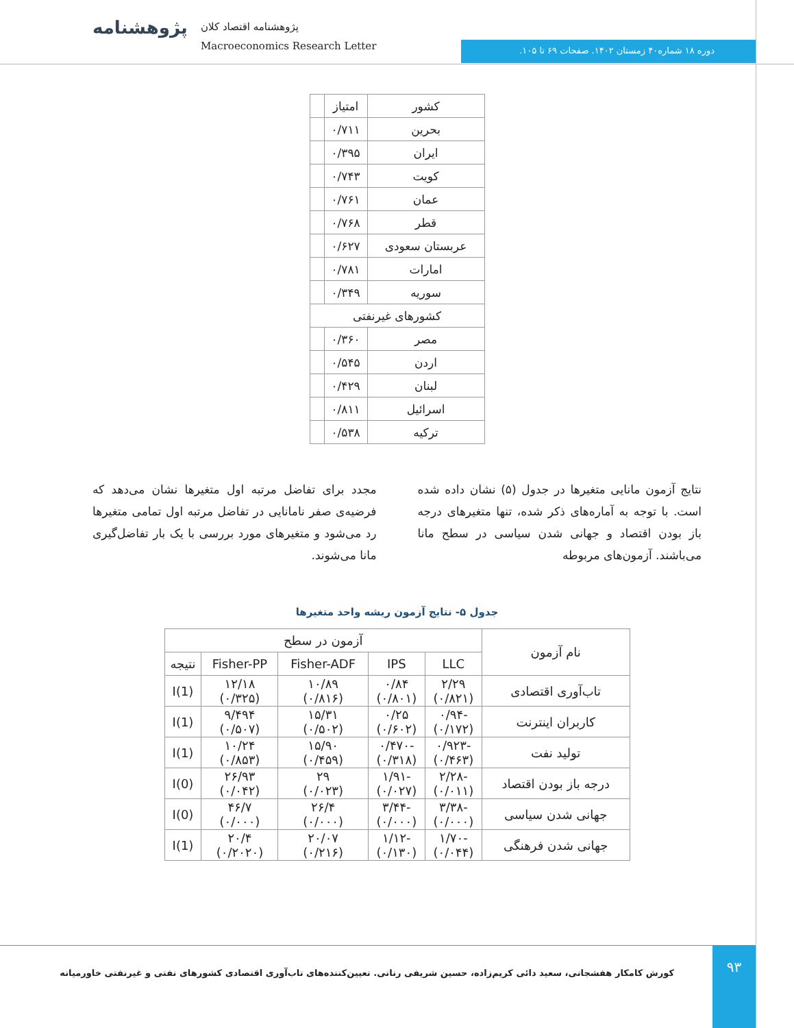پژوهشنامه
پژوهشنامه اقتصاد کلان
Macroeconomics Research Letter
دوره ۱۸ شماره۴۰ زمستان ۱۴۰۲. صفحات ۶۹ تا ۱۰۵.
| کشور | امتیاز | |
| بحرین | ۰/۷۱۱ | |
| ایران | ۰/۳۹۵ | |
| کویت | ۰/۷۴۳ | |
| عمان | ۰/۷۶۱ | |
| قطر | ۰/۷۶۸ | |
| عربستان سعودی | ۰/۶۲۷ | |
| امارات | ۰/۷۸۱ | |
| سوریه | ۰/۳۴۹ | |
| کشورهای غیرنفتی | | |
| مصر | ۰/۳۶۰ | |
| اردن | ۰/۵۴۵ | |
| لبنان | ۰/۴۲۹ | |
| اسرائیل | ۰/۸۱۱ | |
| ترکیه | ۰/۵۳۸ | |
نتایج آزمون مانایی متغیرها در جدول (۵) نشان داده شده است. با توجه به آماره‌های ذکر شده، تنها متغیرهای درجه باز بودن اقتصاد و جهانی شدن سیاسی در سطح مانا می‌باشند. آزمون‌های مربوطه
مجدد برای تفاضل مرتبه اول متغیرها نشان می‌دهد که فرضیه‌ی صفر نامانایی در تفاضل مرتبه اول تمامی متغیرها رد می‌شود و متغیرهای مورد بررسی با یک بار تفاضل‌گیری مانا می‌شوند.
جدول ۵- نتایج آزمون ریشه واحد متغیرها
| نام آزمون | آزمون در سطح | | | | |
| --- | --- | --- | --- | --- | --- |
| | LLC | IPS | Fisher-ADF | Fisher-PP | نتیجه |
| تاب‌آوری اقتصادی | ۲/۲۹ (۰/۸۲۱) | ۰/۸۴ (۰/۸۰۱) | ۱۰/۸۹ (۰/۸۱۶) | ۱۲/۱۸ (۰/۳۲۵) | I(1) |
| کاربران اینترنت | -۰/۹۴ (۰/۱۷۲) | ۰/۲۵ (۰/۶۰۲) | ۱۵/۳۱ (۰/۵۰۲) | ۹/۴۹۴ (۰/۵۰۷) | I(1) |
| تولید نفت | -۰/۹۲۳ (۰/۴۶۳) | -۰/۴۷۰ (۰/۳۱۸) | ۱۵/۹۰ (۰/۴۵۹) | ۱۰/۲۴ (۰/۸۵۳) | I(1) |
| درجه باز بودن اقتصاد | -۲/۲۸ (۰/۰۱۱) | -۱/۹۱ (۰/۰۲۷) | ۲۹ (۰/۰۲۳) | ۲۶/۹۳ (۰/۰۴۲) | I(0) |
| جهانی شدن سیاسی | -۳/۳۸ (۰/۰۰۰) | -۳/۴۴ (۰/۰۰۰) | ۲۶/۴ (۰/۰۰۰) | ۴۶/۷ (۰/۰۰۰) | I(0) |
| جهانی شدن فرهنگی | -۱/۷۰ (۰/۰۴۴) | -۱/۱۲ (۰/۱۳۰) | ۲۰/۰۷ (۰/۲۱۶) | ۲۰/۴ (۰/۲۰۲۰) | I(1) |
۹۳
کورش کامکار هفشجانی، سعید دائی کریم‌زاده، حسین شریفی رنانی. تعیین‌کننده‌های تاب‌آوری اقتصادی کشورهای نفتی و غیرنفتی خاورمیانه